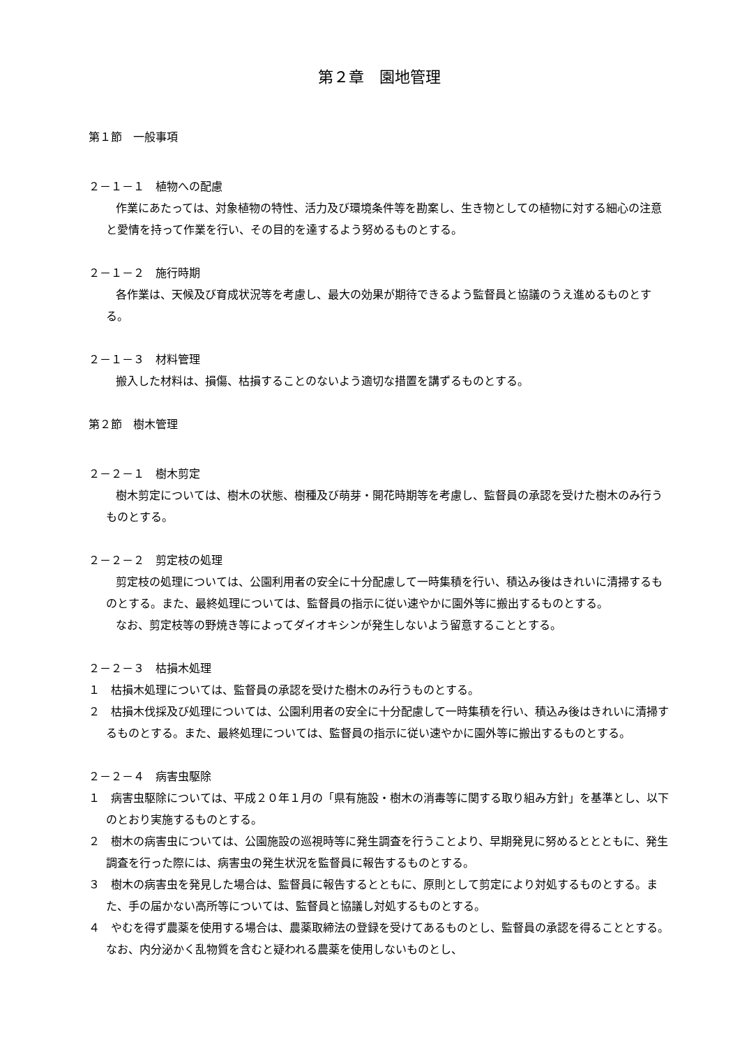第２章　園地管理
第１節　一般事項
２－１－１　植物への配慮
作業にあたっては、対象植物の特性、活力及び環境条件等を勘案し、生き物としての植物に対する細心の注意と愛情を持って作業を行い、その目的を達するよう努めるものとする。
２－１－２　施行時期
各作業は、天候及び育成状況等を考慮し、最大の効果が期待できるよう監督員と協議のうえ進めるものとする。
２－１－３　材料管理
搬入した材料は、損傷、枯損することのないよう適切な措置を講ずるものとする。
第２節　樹木管理
２－２－１　樹木剪定
樹木剪定については、樹木の状態、樹種及び萌芽・開花時期等を考慮し、監督員の承認を受けた樹木のみ行うものとする。
２－２－２　剪定枝の処理
剪定枝の処理については、公園利用者の安全に十分配慮して一時集積を行い、積込み後はきれいに清掃するものとする。また、最終処理については、監督員の指示に従い速やかに園外等に搬出するものとする。
なお、剪定枝等の野焼き等によってダイオキシンが発生しないよう留意することとする。
２－２－３　枯損木処理
１　枯損木処理については、監督員の承認を受けた樹木のみ行うものとする。
２　枯損木伐採及び処理については、公園利用者の安全に十分配慮して一時集積を行い、積込み後はきれいに清掃するものとする。また、最終処理については、監督員の指示に従い速やかに園外等に搬出するものとする。
２－２－４　病害虫駆除
１　病害虫駆除については、平成２０年１月の「県有施設・樹木の消毒等に関する取り組み方針」を基準とし、以下のとおり実施するものとする。
２　樹木の病害虫については、公園施設の巡視時等に発生調査を行うことより、早期発見に努めるととともに、発生調査を行った際には、病害虫の発生状況を監督員に報告するものとする。
３　樹木の病害虫を発見した場合は、監督員に報告するとともに、原則として剪定により対処するものとする。また、手の届かない高所等については、監督員と協議し対処するものとする。
４　やむを得ず農薬を使用する場合は、農薬取締法の登録を受けてあるものとし、監督員の承認を得ることとする。なお、内分泌かく乱物質を含むと疑われる農薬を使用しないものとし、